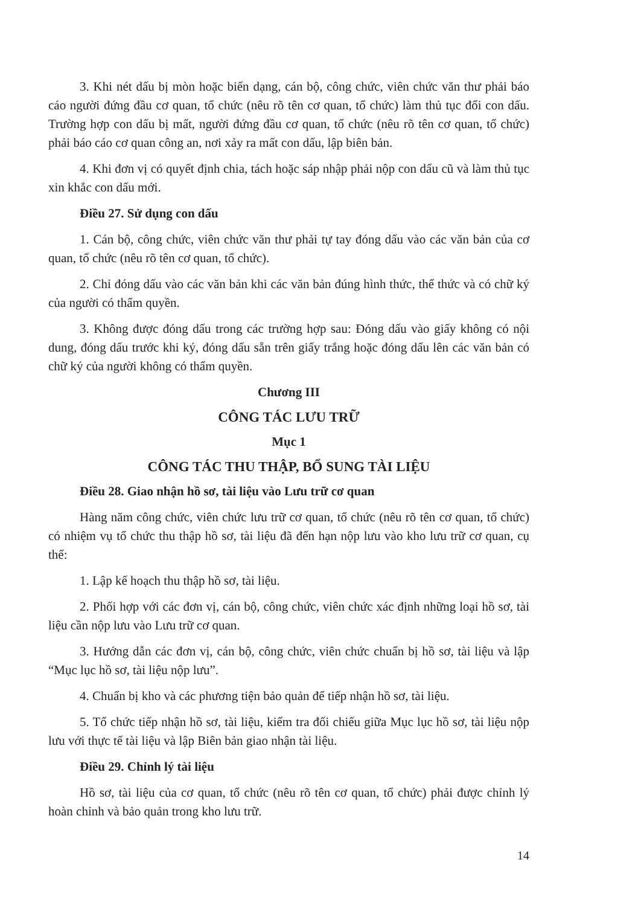3. Khi nét dấu bị mòn hoặc biến dạng, cán bộ, công chức, viên chức văn thư phải báo cáo người đứng đầu cơ quan, tổ chức (nêu rõ tên cơ quan, tổ chức) làm thủ tục đổi con dấu. Trường hợp con dấu bị mất, người đứng đầu cơ quan, tổ chức (nêu rõ tên cơ quan, tổ chức) phải báo cáo cơ quan công an, nơi xảy ra mất con dấu, lập biên bản.
4. Khi đơn vị có quyết định chia, tách hoặc sáp nhập phải nộp con dấu cũ và làm thủ tục xin khắc con dấu mới.
Điều 27. Sử dụng con dấu
1. Cán bộ, công chức, viên chức văn thư phải tự tay đóng dấu vào các văn bản của cơ quan, tổ chức (nêu rõ tên cơ quan, tổ chức).
2. Chỉ đóng dấu vào các văn bản khi các văn bản đúng hình thức, thể thức và có chữ ký của người có thẩm quyền.
3. Không được đóng dấu trong các trường hợp sau: Đóng dấu vào giấy không có nội dung, đóng dấu trước khi ký, đóng dấu sẵn trên giấy trắng hoặc đóng dấu lên các văn bản có chữ ký của người không có thẩm quyền.
Chương III
CÔNG TÁC LƯU TRỮ
Mục 1
CÔNG TÁC THU THẬP, BỔ SUNG TÀI LIỆU
Điều 28. Giao nhận hồ sơ, tài liệu vào Lưu trữ cơ quan
Hàng năm công chức, viên chức lưu trữ cơ quan, tổ chức (nêu rõ tên cơ quan, tổ chức) có nhiệm vụ tổ chức thu thập hồ sơ, tài liệu đã đến hạn nộp lưu vào kho lưu trữ cơ quan, cụ thể:
1. Lập kế hoạch thu thập hồ sơ, tài liệu.
2. Phối hợp với các đơn vị, cán bộ, công chức, viên chức xác định những loại hồ sơ, tài liệu cần nộp lưu vào Lưu trữ cơ quan.
3. Hướng dẫn các đơn vị, cán bộ, công chức, viên chức chuẩn bị hồ sơ, tài liệu và lập “Mục lục hồ sơ, tài liệu nộp lưu”.
4. Chuẩn bị kho và các phương tiện bảo quản để tiếp nhận hồ sơ, tài liệu.
5. Tổ chức tiếp nhận hồ sơ, tài liệu, kiểm tra đối chiếu giữa Mục lục hồ sơ, tài liệu nộp lưu với thực tế tài liệu và lập Biên bản giao nhận tài liệu.
Điều 29. Chỉnh lý tài liệu
Hồ sơ, tài liệu của cơ quan, tổ chức (nêu rõ tên cơ quan, tổ chức) phải được chỉnh lý hoàn chỉnh và bảo quản trong kho lưu trữ.
14